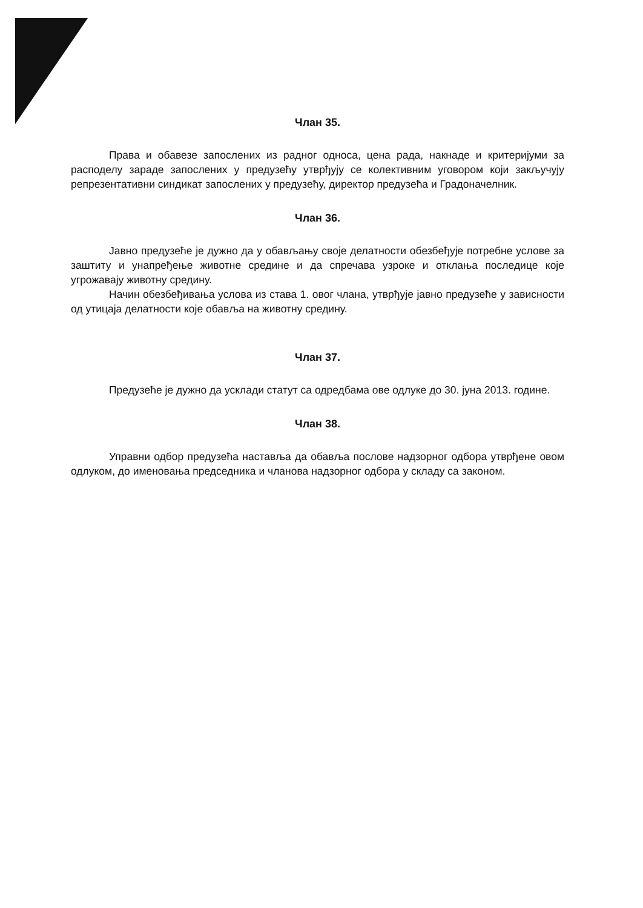Члан 35.
Права и обавезе запослених из радног односа, цена рада, накнаде и критеријуми за расподелу зараде запослених у предузећу утврђују се колективним уговором који закључују репрезентативни синдикат запослених у предузећу, директор предузећа и Градоначелник.
Члан 36.
Јавно предузеће је дужно да у обављању своје делатности обезбеђује потребне услове за заштиту и унапређење животне средине и да спречава узроке и отклања последице које угрожавају животну средину.
Начин обезбеђивања услова из става 1. овог члана, утврђује јавно предузеће у зависности од утицаја делатности које обавља на животну средину.
Члан 37.
Предузеће је дужно да усклади статут са одредбама ове одлуке до 30. јуна 2013. године.
Члан 38.
Управни одбор предузећа наставља да обавља послове надзорног одбора утврђене овом одлуком, до именовања председника и чланова надзорног одбора у складу са законом.